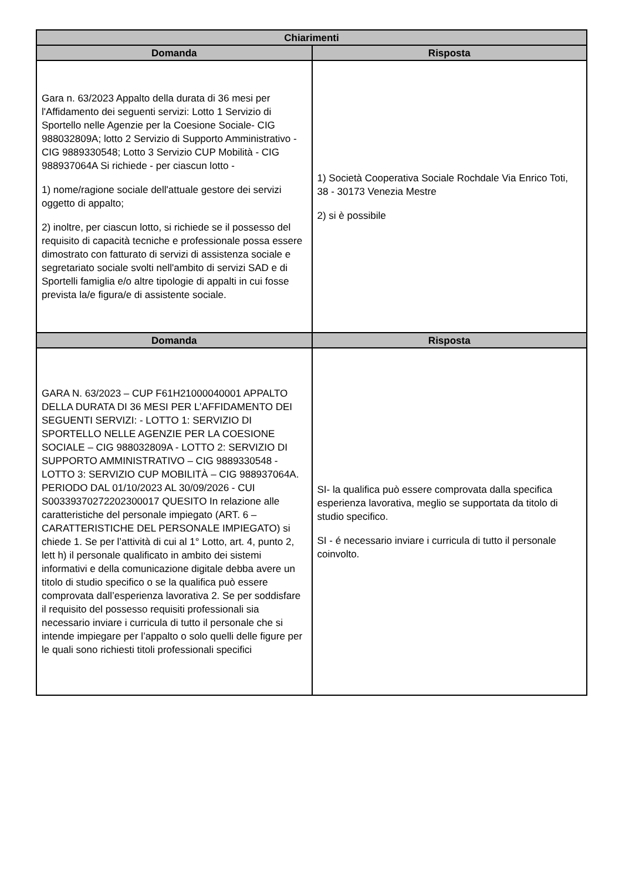| Chiarimenti | |
| --- | --- |
| Domanda | Risposta |
| Gara n. 63/2023 Appalto della durata di 36 mesi per l'Affidamento dei seguenti servizi: Lotto 1 Servizio di Sportello nelle Agenzie per la Coesione Sociale- CIG 988032809A; lotto 2 Servizio di Supporto Amministrativo - CIG 9889330548; Lotto 3 Servizio CUP Mobilità - CIG 988937064A Si richiede - per ciascun lotto - 1) nome/ragione sociale dell'attuale gestore dei servizi oggetto di appalto; 2) inoltre, per ciascun lotto, si richiede se il possesso del requisito di capacità tecniche e professionale possa essere dimostrato con fatturato di servizi di assistenza sociale e segretariato sociale svolti nell'ambito di servizi SAD e di Sportelli famiglia e/o altre tipologie di appalti in cui fosse prevista la/e figura/e di assistente sociale. | 1) Società Cooperativa Sociale Rochdale Via Enrico Toti, 38 - 30173 Venezia Mestre 2) si è possibile |
| Domanda | Risposta |
| GARA N. 63/2023 – CUP F61H21000040001 APPALTO DELLA DURATA DI 36 MESI PER L’AFFIDAMENTO DEI SEGUENTI SERVIZI: - LOTTO 1: SERVIZIO DI SPORTELLO NELLE AGENZIE PER LA COESIONE SOCIALE – CIG 988032809A - LOTTO 2: SERVIZIO DI SUPPORTO AMMINISTRATIVO – CIG 9889330548 - LOTTO 3: SERVIZIO CUP MOBILITÀ – CIG 988937064A. PERIODO DAL 01/10/2023 AL 30/09/2026 - CUI S00339370272202300017 QUESITO In relazione alle caratteristiche del personale impiegato (ART. 6 – CARATTERISTICHE DEL PERSONALE IMPIEGATO) si chiede 1. Se per l’attività di cui al 1° Lotto, art. 4, punto 2, lett h) il personale qualificato in ambito dei sistemi informativi e della comunicazione digitale debba avere un titolo di studio specifico o se la qualifica può essere comprovata dall’esperienza lavorativa 2. Se per soddisfare il requisito del possesso requisiti professionali sia necessario inviare i curricula di tutto il personale che si intende impiegare per l’appalto o solo quelli delle figure per le quali sono richiesti titoli professionali specifici | SI- la qualifica può essere comprovata dalla specifica esperienza lavorativa, meglio se supportata da titolo di studio specifico. SI - é necessario inviare i curricula di tutto il personale coinvolto. |